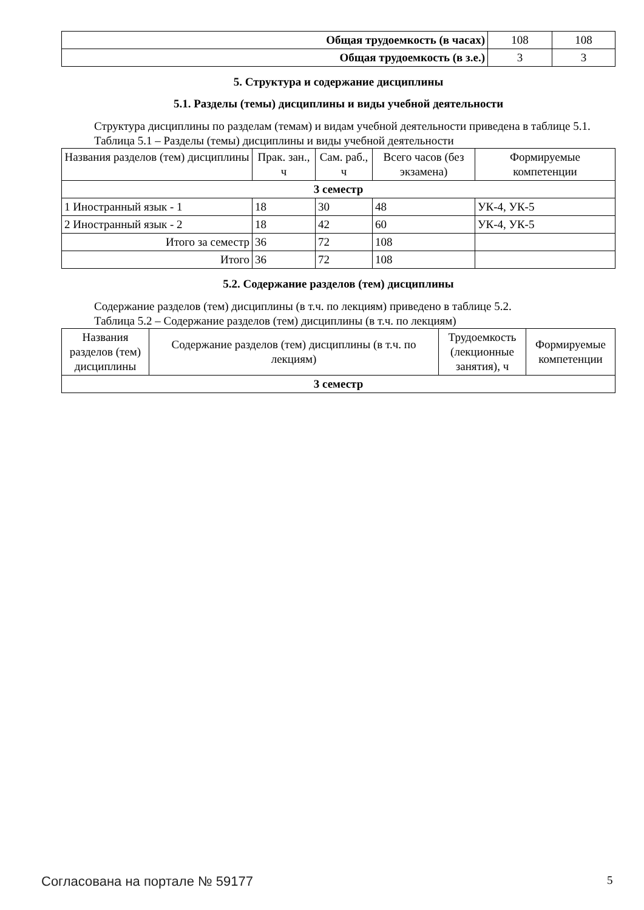| Общая трудоемкость (в часах) | 108 | 108 |
| Общая трудоемкость (в з.е.) | 3 | 3 |
5. Структура и содержание дисциплины
5.1. Разделы (темы) дисциплины и виды учебной деятельности
Структура дисциплины по разделам (темам) и видам учебной деятельности приведена в таблице 5.1.
Таблица 5.1 – Разделы (темы) дисциплины и виды учебной деятельности
| Названия разделов (тем) дисциплины | Прак. зан., ч | Сам. раб., ч | Всего часов (без экзамена) | Формируемые компетенции |
| --- | --- | --- | --- | --- |
| 3 семестр | | | | |
| 1 Иностранный язык - 1 | 18 | 30 | 48 | УК-4, УК-5 |
| 2 Иностранный язык - 2 | 18 | 42 | 60 | УК-4, УК-5 |
| Итого за семестр | 36 | 72 | 108 | |
| Итого | 36 | 72 | 108 | |
5.2. Содержание разделов (тем) дисциплины
Содержание разделов (тем) дисциплины (в т.ч. по лекциям) приведено в таблице 5.2.
Таблица 5.2 – Содержание разделов (тем) дисциплины (в т.ч. по лекциям)
| Названия разделов (тем) дисциплины | Содержание разделов (тем) дисциплины (в т.ч. по лекциям) | Трудоемкость (лекционные занятия), ч | Формируемые компетенции |
| --- | --- | --- | --- |
| 3 семестр | | | |
Согласована на портале № 59177 5